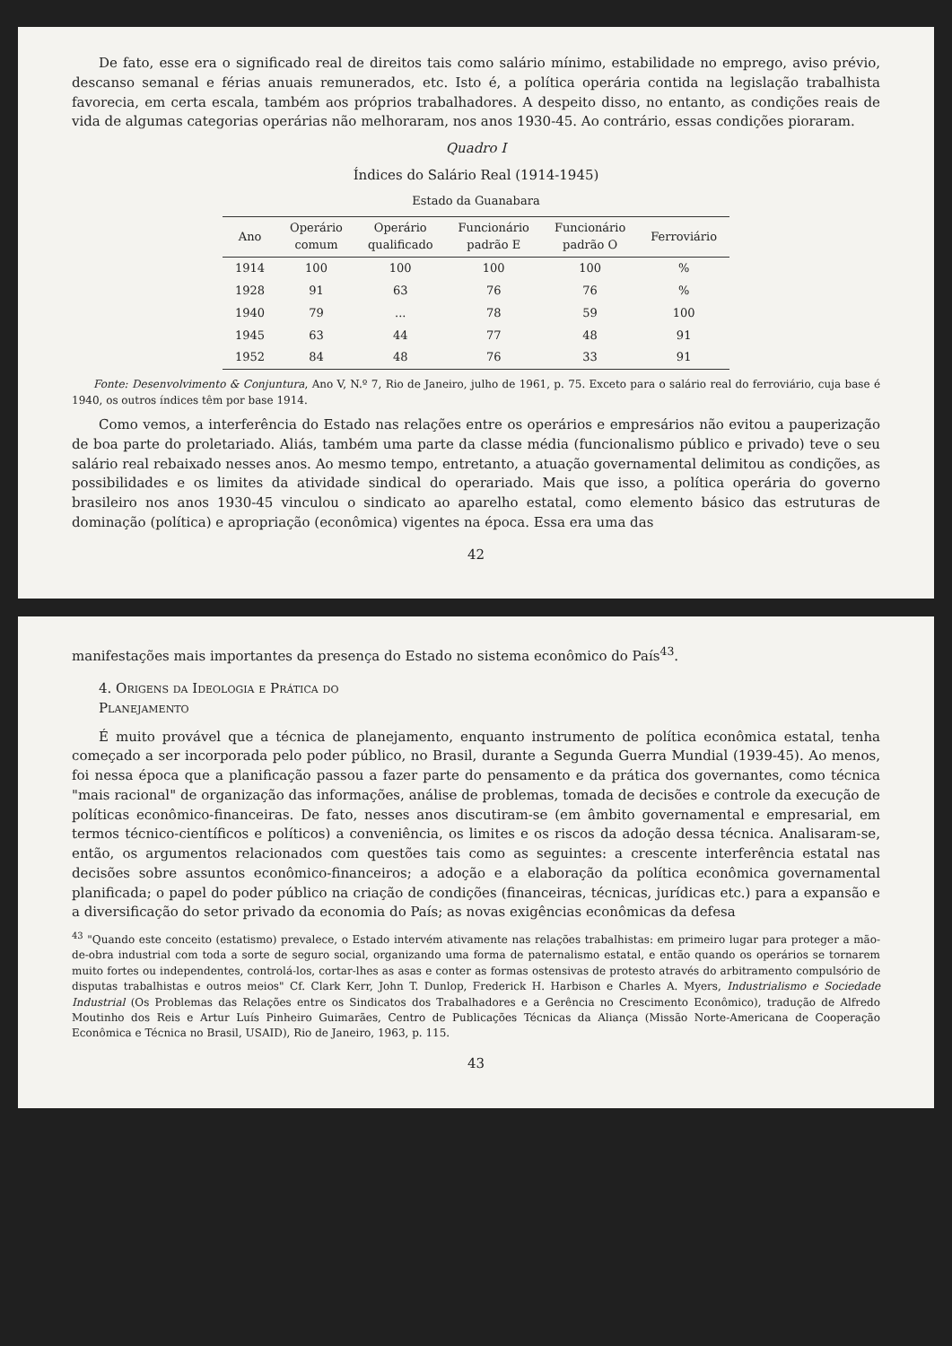De fato, esse era o significado real de direitos tais como salário mínimo, estabilidade no emprego, aviso prévio, descanso semanal e férias anuais remunerados, etc. Isto é, a política operária contida na legislação trabalhista favorecia, em certa escala, também aos próprios trabalhadores. A despeito disso, no entanto, as condições reais de vida de algumas categorias operárias não melhoraram, nos anos 1930-45. Ao contrário, essas condições pioraram.
Quadro I
Índices do Salário Real (1914-1945)
Estado da Guanabara
| Ano | Operário comum | Operário qualificado | Funcionário padrão E | Funcionário padrão O | Ferroviário |
| --- | --- | --- | --- | --- | --- |
| 1914 | 100 | 100 | 100 | 100 | % |
| 1928 | 91 | 63 | 76 | 76 | % |
| 1940 | 79 | ... | 78 | 59 | 100 |
| 1945 | 63 | 44 | 77 | 48 | 91 |
| 1952 | 84 | 48 | 76 | 33 | 91 |
Fonte: Desenvolvimento & Conjuntura, Ano V, N.º 7, Rio de Janeiro, julho de 1961, p. 75. Exceto para o salário real do ferroviário, cuja base é 1940, os outros índices têm por base 1914.
Como vemos, a interferência do Estado nas relações entre os operários e empresários não evitou a pauperização de boa parte do proletariado. Aliás, também uma parte da classe média (funcionalismo público e privado) teve o seu salário real rebaixado nesses anos. Ao mesmo tempo, entretanto, a atuação governamental delimitou as condições, as possibilidades e os limites da atividade sindical do operariado. Mais que isso, a política operária do governo brasileiro nos anos 1930-45 vinculou o sindicato ao aparelho estatal, como elemento básico das estruturas de dominação (política) e apropriação (econômica) vigentes na época. Essa era uma das
42
manifestações mais importantes da presença do Estado no sistema econômico do País<sup>43</sup>.
4. Origens da Ideologia e Prática do
Planejamento
É muito provável que a técnica de planejamento, enquanto instrumento de política econômica estatal, tenha começado a ser incorporada pelo poder público, no Brasil, durante a Segunda Guerra Mundial (1939-45). Ao menos, foi nessa época que a planificação passou a fazer parte do pensamento e da prática dos governantes, como técnica "mais racional" de organização das informações, análise de problemas, tomada de decisões e controle da execução de políticas econômico-financeiras. De fato, nesses anos discutiram-se (em âmbito governamental e empresarial, em termos técnico-científicos e políticos) a conveniência, os limites e os riscos da adoção dessa técnica. Analisaram-se, então, os argumentos relacionados com questões tais como as seguintes: a crescente interferência estatal nas decisões sobre assuntos econômico-financeiros; a adoção e a elaboração da política econômica governamental planificada; o papel do poder público na criação de condições (financeiras, técnicas, jurídicas etc.) para a expansão e a diversificação do setor privado da economia do País; as novas exigências econômicas da defesa
<sup>43</sup> "Quando este conceito (estatismo) prevalece, o Estado intervém ativamente nas relações trabalhistas: em primeiro lugar para proteger a mão-de-obra industrial com toda a sorte de seguro social, organizando uma forma de paternalismo estatal, e então quando os operários se tornarem muito fortes ou independentes, controlá-los, cortar-lhes as asas e conter as formas ostensivas de protesto através do arbitramento compulsório de disputas trabalhistas e outros meios" Cf. Clark Kerr, John T. Dunlop, Frederick H. Harbison e Charles A. Myers, Industrialismo e Sociedade Industrial (Os Problemas das Relações entre os Sindicatos dos Trabalhadores e a Gerência no Crescimento Econômico), tradução de Alfredo Moutinho dos Reis e Artur Luís Pinheiro Guimarães, Centro de Publicações Técnicas da Aliança (Missão Norte-Americana de Cooperação Econômica e Técnica no Brasil, USAID), Rio de Janeiro, 1963, p. 115.
43